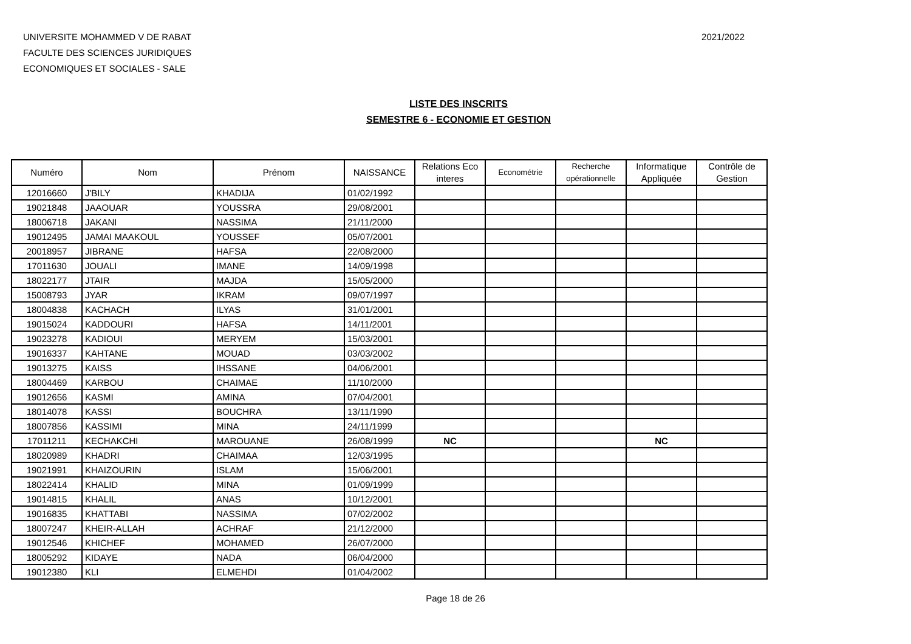UNIVERSITE MOHAMMED V DE RABAT
FACULTE DES SCIENCES JURIDIQUES
ECONOMIQUES ET SOCIALES - SALE
2021/2022
LISTE DES INSCRITS
SEMESTRE 6 - ECONOMIE ET GESTION
| Numéro | Nom | Prénom | NAISSANCE | Relations Eco interes | Econométrie | Recherche opérationnelle | Informatique Appliquée | Contrôle de Gestion |
| --- | --- | --- | --- | --- | --- | --- | --- | --- |
| 12016660 | J'BILY | KHADIJA | 01/02/1992 | | | | | |
| 19021848 | JAAOUAR | YOUSSRA | 29/08/2001 | | | | | |
| 18006718 | JAKANI | NASSIMA | 21/11/2000 | | | | | |
| 19012495 | JAMAI MAAKOUL | YOUSSEF | 05/07/2001 | | | | | |
| 20018957 | JIBRANE | HAFSA | 22/08/2000 | | | | | |
| 17011630 | JOUALI | IMANE | 14/09/1998 | | | | | |
| 18022177 | JTAIR | MAJDA | 15/05/2000 | | | | | |
| 15008793 | JYAR | IKRAM | 09/07/1997 | | | | | |
| 18004838 | KACHACH | ILYAS | 31/01/2001 | | | | | |
| 19015024 | KADDOURI | HAFSA | 14/11/2001 | | | | | |
| 19023278 | KADIOUI | MERYEM | 15/03/2001 | | | | | |
| 19016337 | KAHTANE | MOUAD | 03/03/2002 | | | | | |
| 19013275 | KAISS | IHSSANE | 04/06/2001 | | | | | |
| 18004469 | KARBOU | CHAIMAE | 11/10/2000 | | | | | |
| 19012656 | KASMI | AMINA | 07/04/2001 | | | | | |
| 18014078 | KASSI | BOUCHRA | 13/11/1990 | | | | | |
| 18007856 | KASSIMI | MINA | 24/11/1999 | | | | | |
| 17011211 | KECHAKCHI | MAROUANE | 26/08/1999 | NC | | | NC | |
| 18020989 | KHADRI | CHAIMAA | 12/03/1995 | | | | | |
| 19021991 | KHAIZOURIN | ISLAM | 15/06/2001 | | | | | |
| 18022414 | KHALID | MINA | 01/09/1999 | | | | | |
| 19014815 | KHALIL | ANAS | 10/12/2001 | | | | | |
| 19016835 | KHATTABI | NASSIMA | 07/02/2002 | | | | | |
| 18007247 | KHEIR-ALLAH | ACHRAF | 21/12/2000 | | | | | |
| 19012546 | KHICHEF | MOHAMED | 26/07/2000 | | | | | |
| 18005292 | KIDAYE | NADA | 06/04/2000 | | | | | |
| 19012380 | KLI | ELMEHDI | 01/04/2002 | | | | | |
Page 18 de 26